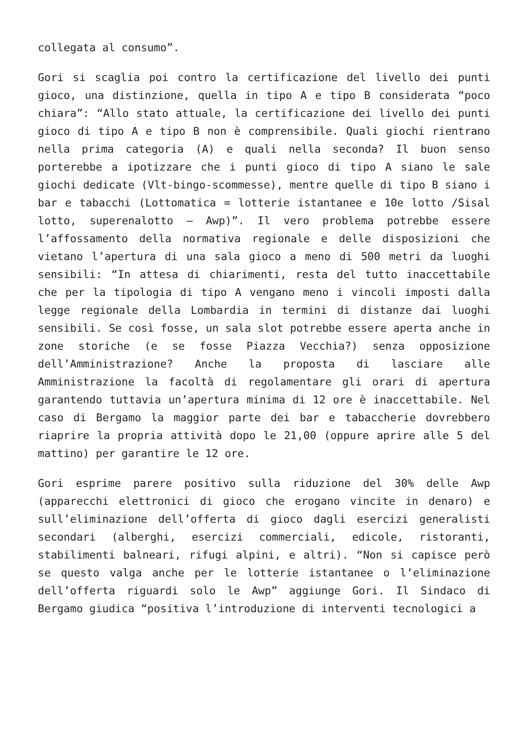collegata al consumo”.
Gori si scaglia poi contro la certificazione del livello dei punti gioco, una distinzione, quella in tipo A e tipo B considerata “poco chiara”: “Allo stato attuale, la certificazione dei livello dei punti gioco di tipo A e tipo B non è comprensibile. Quali giochi rientrano nella prima categoria (A) e quali nella seconda? Il buon senso porterebbe a ipotizzare che i punti gioco di tipo A siano le sale giochi dedicate (Vlt-bingo-scommesse), mentre quelle di tipo B siano i bar e tabacchi (Lottomatica = lotterie istantanee e 10e lotto /Sisal lotto, superenalotto – Awp)”. Il vero problema potrebbe essere l’affossamento della normativa regionale e delle disposizioni che vietano l’apertura di una sala gioco a meno di 500 metri da luoghi sensibili: “In attesa di chiarimenti, resta del tutto inaccettabile che per la tipologia di tipo A vengano meno i vincoli imposti dalla legge regionale della Lombardia in termini di distanze dai luoghi sensibili. Se così fosse, un sala slot potrebbe essere aperta anche in zone storiche (e se fosse Piazza Vecchia?) senza opposizione dell’Amministrazione? Anche la proposta di lasciare alle Amministrazione la facoltà di regolamentare gli orari di apertura garantendo tuttavia un’apertura minima di 12 ore è inaccettabile. Nel caso di Bergamo la maggior parte dei bar e tabaccherie dovrebbero riaprire la propria attività dopo le 21,00 (oppure aprire alle 5 del mattino) per garantire le 12 ore.
Gori esprime parere positivo sulla riduzione del 30% delle Awp (apparecchi elettronici di gioco che erogano vincite in denaro) e sull’eliminazione dell’offerta di gioco dagli esercizi generalisti secondari (alberghi, esercizi commerciali, edicole, ristoranti, stabilimenti balneari, rifugi alpini, e altri). “Non si capisce però se questo valga anche per le lotterie istantanee o l’eliminazione dell’offerta riguardi solo le Awp” aggiunge Gori. Il Sindaco di Bergamo giudica “positiva l’introduzione di interventi tecnologici a